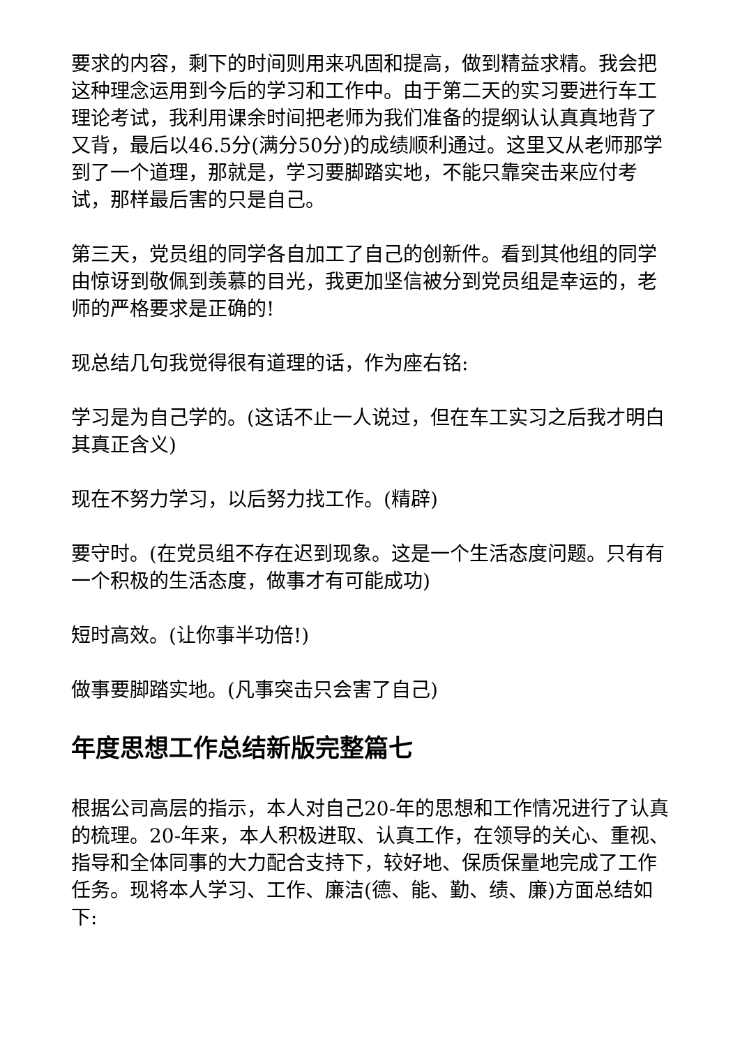要求的内容，剩下的时间则用来巩固和提高，做到精益求精。我会把这种理念运用到今后的学习和工作中。由于第二天的实习要进行车工理论考试，我利用课余时间把老师为我们准备的提纲认认真真地背了又背，最后以46.5分(满分50分)的成绩顺利通过。这里又从老师那学到了一个道理，那就是，学习要脚踏实地，不能只靠突击来应付考试，那样最后害的只是自己。
第三天，党员组的同学各自加工了自己的创新件。看到其他组的同学由惊讶到敬佩到羡慕的目光，我更加坚信被分到党员组是幸运的，老师的严格要求是正确的!
现总结几句我觉得很有道理的话，作为座右铭:
学习是为自己学的。(这话不止一人说过，但在车工实习之后我才明白其真正含义)
现在不努力学习，以后努力找工作。(精辟)
要守时。(在党员组不存在迟到现象。这是一个生活态度问题。只有有一个积极的生活态度，做事才有可能成功)
短时高效。(让你事半功倍!)
做事要脚踏实地。(凡事突击只会害了自己)
年度思想工作总结新版完整篇七
根据公司高层的指示，本人对自己20-年的思想和工作情况进行了认真的梳理。20-年来，本人积极进取、认真工作，在领导的关心、重视、指导和全体同事的大力配合支持下，较好地、保质保量地完成了工作任务。现将本人学习、工作、廉洁(德、能、勤、绩、廉)方面总结如下: